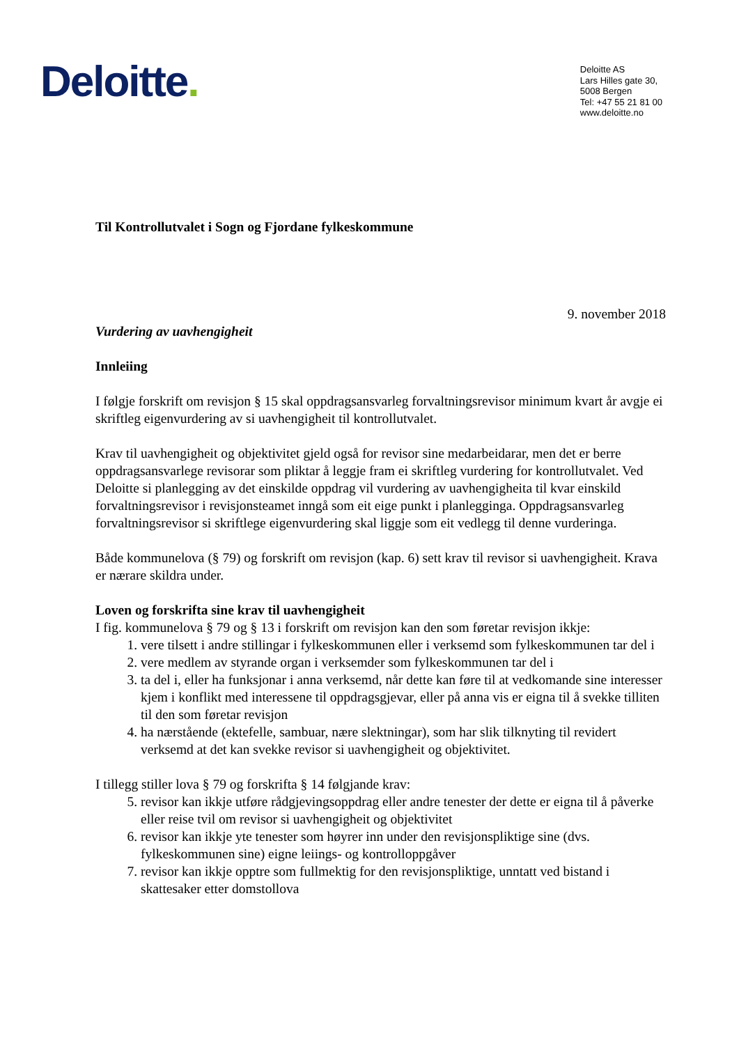Deloitte.
Deloitte AS
Lars Hilles gate 30,
5008 Bergen
Tel: +47 55 21 81 00
www.deloitte.no
Til Kontrollutvalet i Sogn og Fjordane fylkeskommune
9. november 2018
Vurdering av uavhengigheit
Innleiing
I følgje forskrift om revisjon § 15 skal oppdragsansvarleg forvaltningsrevisor minimum kvart år avgje ei skriftleg eigenvurdering av si uavhengigheit til kontrollutvalet.
Krav til uavhengigheit og objektivitet gjeld også for revisor sine medarbeidarar, men det er berre oppdragsansvarlege revisorar som pliktar å leggje fram ei skriftleg vurdering for kontrollutvalet. Ved Deloitte si planlegging av det einskilde oppdrag vil vurdering av uavhengigheita til kvar einskild forvaltningsrevisor i revisjonsteamet inngå som eit eige punkt i planlegginga. Oppdragsansvarleg forvaltningsrevisor si skriftlege eigenvurdering skal liggje som eit vedlegg til denne vurderinga.
Både kommunelova (§ 79) og forskrift om revisjon (kap. 6) sett krav til revisor si uavhengigheit. Krava er nærare skildra under.
Loven og forskrifta sine krav til uavhengigheit
I fig. kommunelova § 79 og § 13 i forskrift om revisjon kan den som føretar revisjon ikkje:
1. vere tilsett i andre stillingar i fylkeskommunen eller i verksemd som fylkeskommunen tar del i
2. vere medlem av styrande organ i verksemder som fylkeskommunen tar del i
3. ta del i, eller ha funksjonar i anna verksemd, når dette kan føre til at vedkomande sine interesser kjem i konflikt med interessene til oppdragsgjevar, eller på anna vis er eigna til å svekke tilliten til den som føretar revisjon
4. ha nærstående (ektefelle, sambuar, nære slektningar), som har slik tilknyting til revidert verksemd at det kan svekke revisor si uavhengigheit og objektivitet.
I tillegg stiller lova § 79 og forskrifta § 14 følgjande krav:
5. revisor kan ikkje utføre rådgjevingsoppdrag eller andre tenester der dette er eigna til å påverke eller reise tvil om revisor si uavhengigheit og objektivitet
6. revisor kan ikkje yte tenester som høyrer inn under den revisjonspliktige sine (dvs. fylkeskommunen sine) eigne leiings- og kontrolloppgåver
7. revisor kan ikkje opptre som fullmektig for den revisjonspliktige, unntatt ved bistand i skattesaker etter domstollova